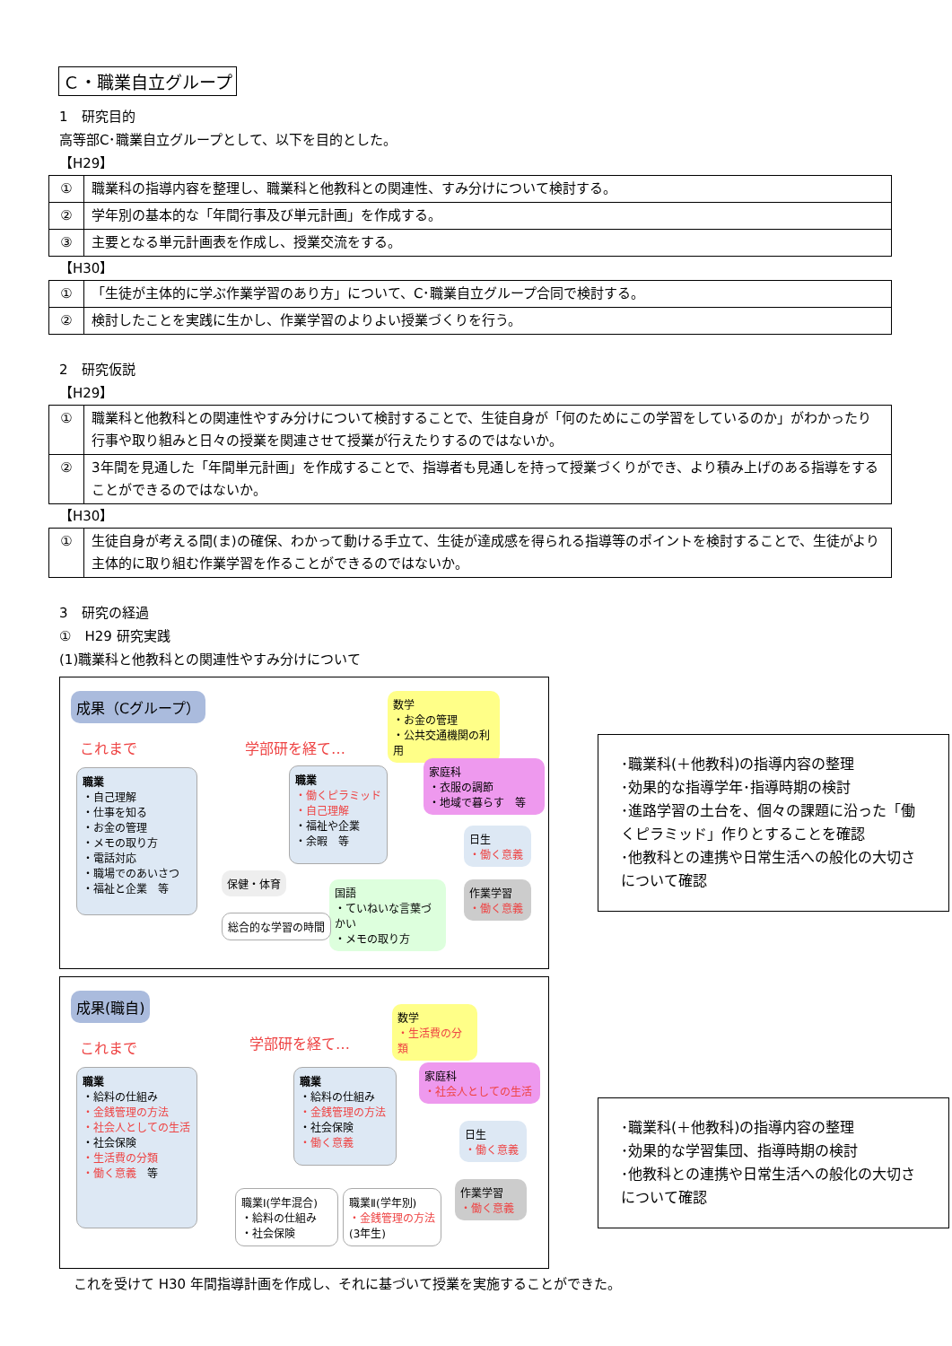Ｃ・職業自立グループ
1　研究目的
高等部C･職業自立グループとして、以下を目的とした。
【H29】
| ① | 職業科の指導内容を整理し、職業科と他教科との関連性、すみ分けについて検討する。 |
| ② | 学年別の基本的な「年間行事及び単元計画」を作成する。 |
| ③ | 主要となる単元計画表を作成し、授業交流をする。 |
【H30】
| ① | 「生徒が主体的に学ぶ作業学習のあり方」について、C･職業自立グループ合同で検討する。 |
| ② | 検討したことを実践に生かし、作業学習のよりよい授業づくりを行う。 |
2　研究仮説
【H29】
| ① | 職業科と他教科との関連性やすみ分けについて検討することで、生徒自身が「何のためにこの学習をしているのか」がわかったり行事や取り組みと日々の授業を関連させて授業が行えたりするのではないか。 |
| ② | 3年間を見通した「年間単元計画」を作成することで、指導者も見通しを持って授業づくりができ、より積み上げのある指導をすることができるのではないか。 |
【H30】
| ① | 生徒自身が考える間(ま)の確保、わかって動ける手立て、生徒が達成感を得られる指導等のポイントを検討することで、生徒がより主体的に取り組む作業学習を作ることができるのではないか。 |
3　研究の経過
①　H29 研究実践
(1)職業科と他教科との関連性やすみ分けについて
成果（Cグループ）
これまで 学部研を経て…
職業
・自己理解
・仕事を知る
・お金の管理
・メモの取り方
・電話対応
・職場でのあいさつ
・福祉と企業　等
職業
・働くピラミッド
・自己理解
・福祉や企業
・余暇　等
数学
・お金の管理
・公共交通機関の利用
家庭科
・衣服の調節
・地域で暮らす　等
日生
・働く意義
作業学習
・働く意義
保健・体育
国語
・ていねいな言葉づかい
・メモの取り方
総合的な学習の時間
･職業科(＋他教科)の指導内容の整理
･効果的な指導学年･指導時期の検討
･進路学習の土台を、個々の課題に沿った「働くピラミッド」作りとすることを確認
･他教科との連携や日常生活への般化の大切さについて確認
成果(職自)
これまで 学部研を経て…
職業
・給料の仕組み
・金銭管理の方法
・社会人としての生活
・社会保険
・生活費の分類
・働く意義　等
職業
・給料の仕組み
・金銭管理の方法
・社会保険
・働く意義
数学
・生活費の分類
家庭科
・社会人としての生活
日生
・働く意義
作業学習
・働く意義
職業Ⅰ(学年混合)
・給料の仕組み
・社会保険
職業Ⅱ(学年別)
・金銭管理の方法
(3年生)
･職業科(＋他教科)の指導内容の整理
･効果的な学習集団、指導時期の検討
･他教科との連携や日常生活への般化の大切さについて確認
これを受けて H30 年間指導計画を作成し、それに基づいて授業を実施することができた。